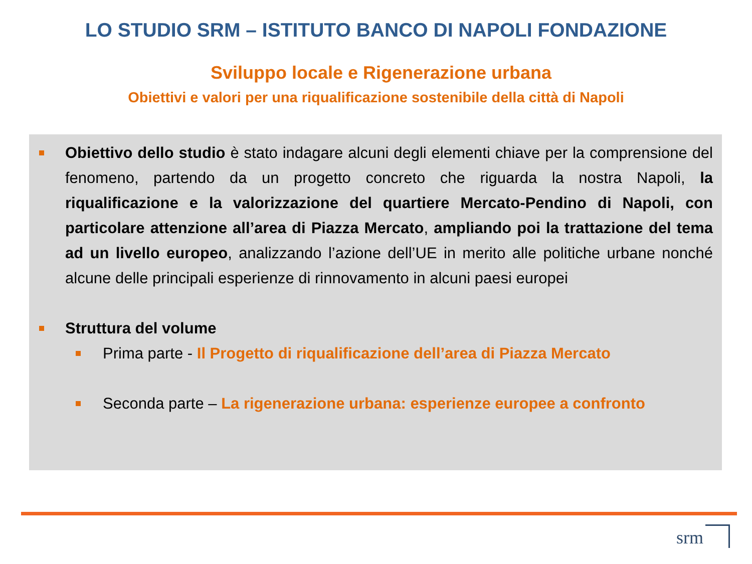LO STUDIO SRM – ISTITUTO BANCO DI NAPOLI FONDAZIONE
Sviluppo locale e Rigenerazione urbana
Obiettivi e valori per una riqualificazione sostenibile della città di Napoli
Obiettivo dello studio è stato indagare alcuni degli elementi chiave per la comprensione del fenomeno, partendo da un progetto concreto che riguarda la nostra Napoli, la riqualificazione e la valorizzazione del quartiere Mercato-Pendino di Napoli, con particolare attenzione all’area di Piazza Mercato, ampliando poi la trattazione del tema ad un livello europeo, analizzando l’azione dell’UE in merito alle politiche urbane nonché alcune delle principali esperienze di rinnovamento in alcuni paesi europei
Struttura del volume
Prima parte - Il Progetto di riqualificazione dell’area di Piazza Mercato
Seconda parte – La rigenerazione urbana: esperienze europee a confronto
srm